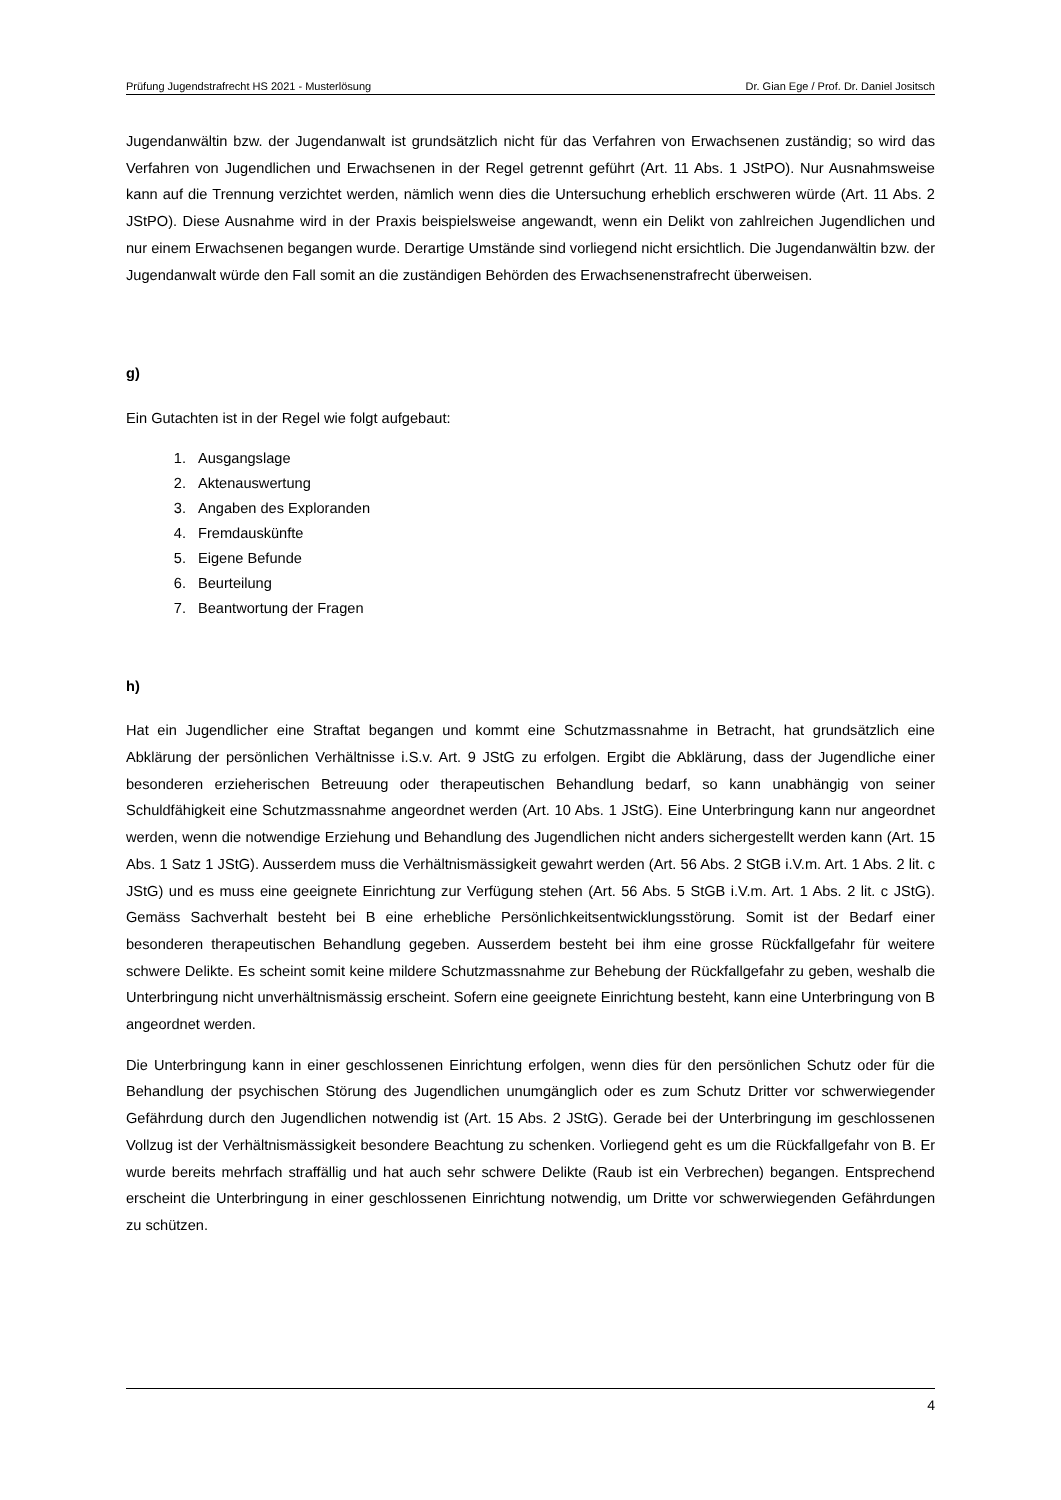Prüfung Jugendstrafrecht HS 2021 - Musterlösung Dr. Gian Ege / Prof. Dr. Daniel Jositsch
Jugendanwältin bzw. der Jugendanwalt ist grundsätzlich nicht für das Verfahren von Erwachsenen zuständig; so wird das Verfahren von Jugendlichen und Erwachsenen in der Regel getrennt geführt (Art. 11 Abs. 1 JStPO). Nur Ausnahmsweise kann auf die Trennung verzichtet werden, nämlich wenn dies die Untersuchung erheblich erschweren würde (Art. 11 Abs. 2 JStPO). Diese Ausnahme wird in der Praxis beispielsweise angewandt, wenn ein Delikt von zahlreichen Jugendlichen und nur einem Erwachsenen begangen wurde. Derartige Umstände sind vorliegend nicht ersichtlich. Die Jugendanwältin bzw. der Jugendanwalt würde den Fall somit an die zuständigen Behörden des Erwachsenenstrafrecht überweisen.
g)
Ein Gutachten ist in der Regel wie folgt aufgebaut:
1. Ausgangslage
2. Aktenauswertung
3. Angaben des Exploranden
4. Fremdauskünfte
5. Eigene Befunde
6. Beurteilung
7. Beantwortung der Fragen
h)
Hat ein Jugendlicher eine Straftat begangen und kommt eine Schutzmassnahme in Betracht, hat grundsätzlich eine Abklärung der persönlichen Verhältnisse i.S.v. Art. 9 JStG zu erfolgen. Ergibt die Abklärung, dass der Jugendliche einer besonderen erzieherischen Betreuung oder therapeutischen Behandlung bedarf, so kann unabhängig von seiner Schuldfähigkeit eine Schutzmassnahme angeordnet werden (Art. 10 Abs. 1 JStG). Eine Unterbringung kann nur angeordnet werden, wenn die notwendige Erziehung und Behandlung des Jugendlichen nicht anders sichergestellt werden kann (Art. 15 Abs. 1 Satz 1 JStG). Ausserdem muss die Verhältnismässigkeit gewahrt werden (Art. 56 Abs. 2 StGB i.V.m. Art. 1 Abs. 2 lit. c JStG) und es muss eine geeignete Einrichtung zur Verfügung stehen (Art. 56 Abs. 5 StGB i.V.m. Art. 1 Abs. 2 lit. c JStG). Gemäss Sachverhalt besteht bei B eine erhebliche Persönlichkeitsentwicklungsstörung. Somit ist der Bedarf einer besonderen therapeutischen Behandlung gegeben. Ausserdem besteht bei ihm eine grosse Rückfallgefahr für weitere schwere Delikte. Es scheint somit keine mildere Schutzmassnahme zur Behebung der Rückfallgefahr zu geben, weshalb die Unterbringung nicht unverhältnismässig erscheint. Sofern eine geeignete Einrichtung besteht, kann eine Unterbringung von B angeordnet werden.
Die Unterbringung kann in einer geschlossenen Einrichtung erfolgen, wenn dies für den persönlichen Schutz oder für die Behandlung der psychischen Störung des Jugendlichen unumgänglich oder es zum Schutz Dritter vor schwerwiegender Gefährdung durch den Jugendlichen notwendig ist (Art. 15 Abs. 2 JStG). Gerade bei der Unterbringung im geschlossenen Vollzug ist der Verhältnismässigkeit besondere Beachtung zu schenken. Vorliegend geht es um die Rückfallgefahr von B. Er wurde bereits mehrfach straffällig und hat auch sehr schwere Delikte (Raub ist ein Verbrechen) begangen. Entsprechend erscheint die Unterbringung in einer geschlossenen Einrichtung notwendig, um Dritte vor schwerwiegenden Gefährdungen zu schützen.
4